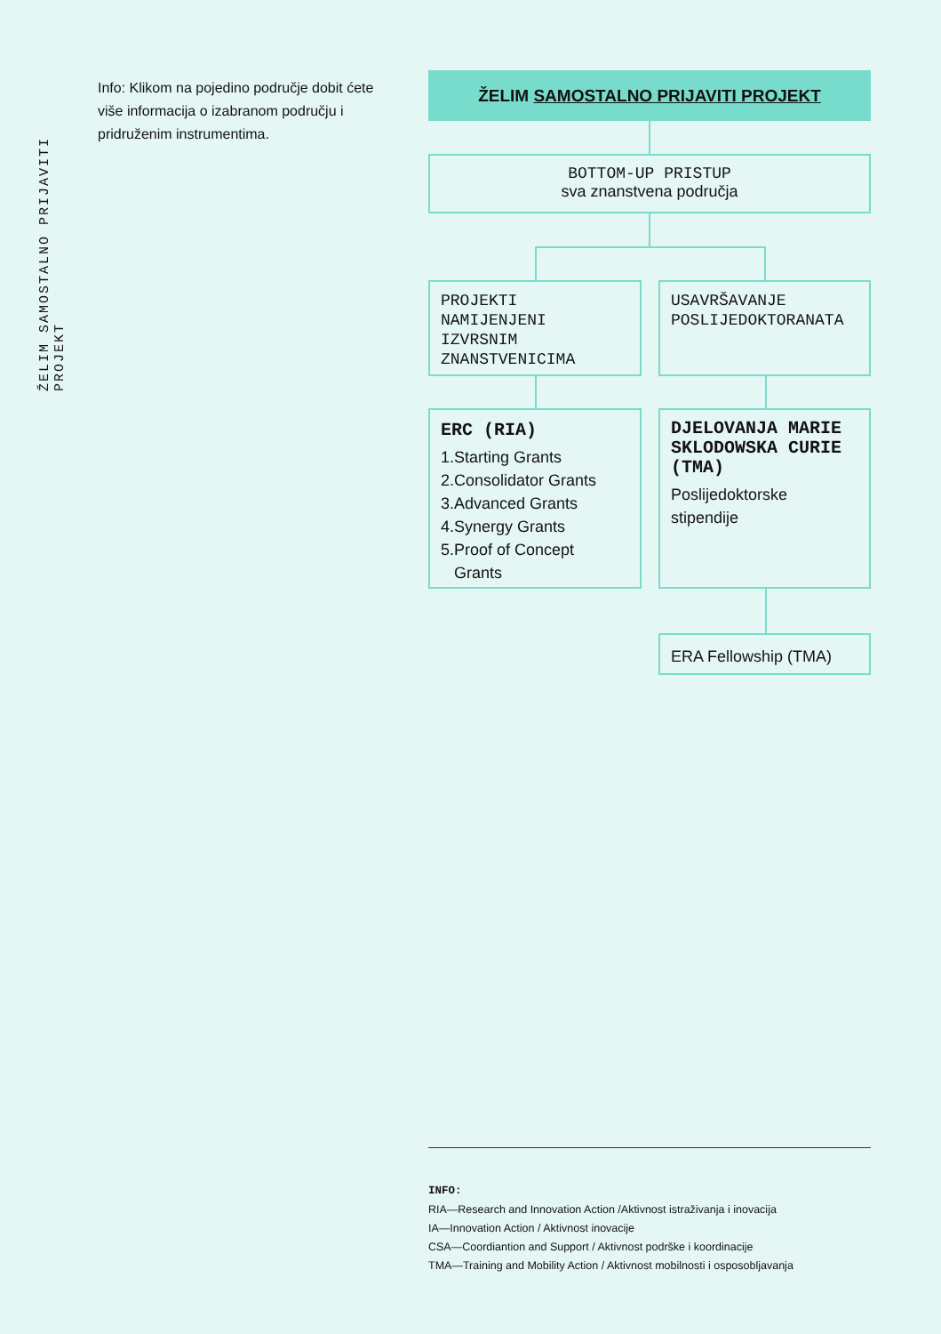ŽELIM SAMOSTALNO PRIJAVITI PROJEKT
Info: Klikom na pojedino područje dobit ćete više informacija o izabranom području i pridruženim instrumentima.
ŽELIM SAMOSTALNO PRIJAVITI PROJEKT
BOTTOM-UP PRISTUP
sva znanstvena područja
PROJEKTI NAMIJENJENI IZVRSNIM ZNANSTVENICIMA
USAVRŠAVANJE POSLIJEDOKTORANATA
ERC (RIA)
1.Starting Grants
2.Consolidator Grants
3.Advanced Grants
4.Synergy Grants
5.Proof of Concept
Grants
DJELOVANJA MARIE SKLODOWSKA CURIE (TMA)
Poslijedoktorske stipendije
ERA Fellowship (TMA)
INFO:
RIA—Research and Innovation Action /Aktivnost istraživanja i inovacija
IA—Innovation Action / Aktivnost inovacije
CSA—Coordiantion and Support / Aktivnost podrške i koordinacije
TMA—Training and Mobility Action / Aktivnost mobilnosti i osposobljavanja